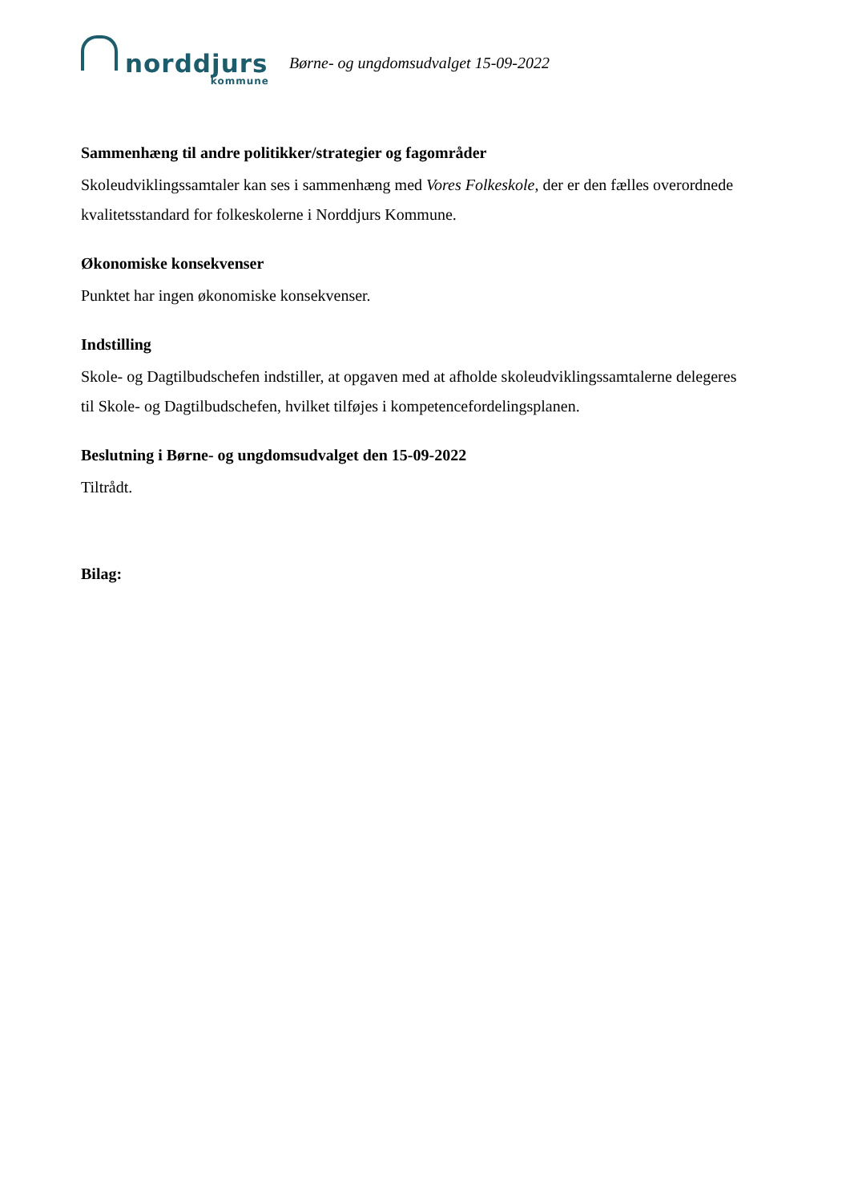norddjurs
kommune
Børne- og ungdomsudvalget 15-09-2022
Sammenhæng til andre politikker/strategier og fagområder
Skoleudviklingssamtaler kan ses i sammenhæng med Vores Folkeskole, der er den fælles overordnede kvalitetsstandard for folkeskolerne i Norddjurs Kommune.
Økonomiske konsekvenser
Punktet har ingen økonomiske konsekvenser.
Indstilling
Skole- og Dagtilbudschefen indstiller, at opgaven med at afholde skoleudviklingssamtalerne delegeres til Skole- og Dagtilbudschefen, hvilket tilføjes i kompetencefordelingsplanen.
Beslutning i Børne- og ungdomsudvalget den 15-09-2022
Tiltrådt.
Bilag: